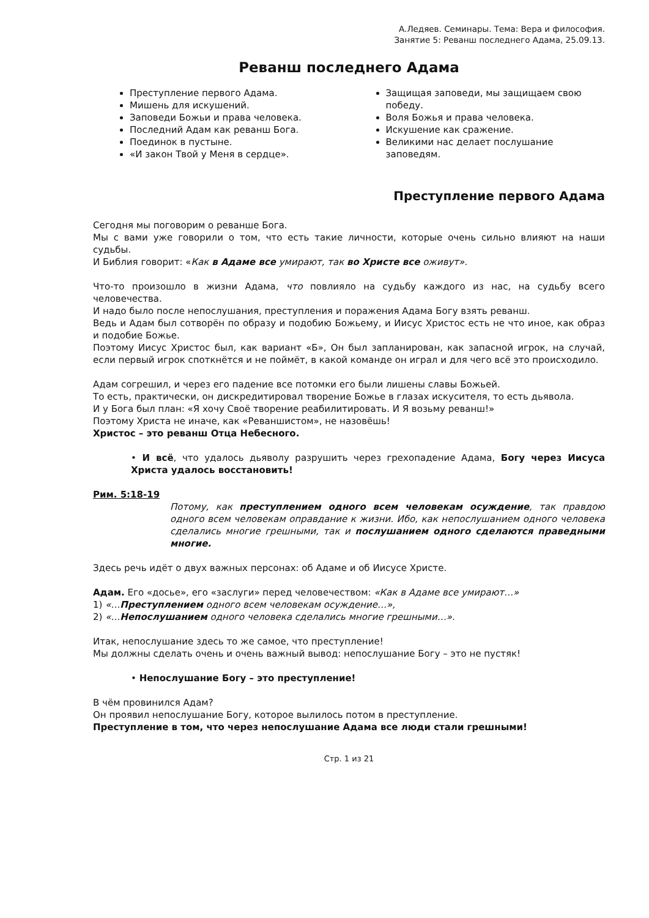А.Ледяев. Семинары. Тема: Вера и философия.
Занятие 5: Реванш последнего Адама, 25.09.13.
Реванш последнего Адама
Преступление первого Адама.
Мишень для искушений.
Заповеди Божьи и права человека.
Последний Адам как реванш Бога.
Поединок в пустыне.
«И закон Твой у Меня в сердце».
Защищая заповеди, мы защищаем свою победу.
Воля Божья и права человека.
Искушение как сражение.
Великими нас делает послушание заповедям.
Преступление первого Адама
Сегодня мы поговорим о реванше Бога.
Мы с вами уже говорили о том, что есть такие личности, которые очень сильно влияют на наши судьбы.
И Библия говорит: «Как в Адаме все умирают, так во Христе все оживут».
Что-то произошло в жизни Адама, что повлияло на судьбу каждого из нас, на судьбу всего человечества.
И надо было после непослушания, преступления и поражения Адама Богу взять реванш.
Ведь и Адам был сотворён по образу и подобию Божьему, и Иисус Христос есть не что иное, как образ и подобие Божье.
Поэтому Иисус Христос был, как вариант «Б», Он был запланирован, как запасной игрок, на случай, если первый игрок споткнётся и не поймёт, в какой команде он играл и для чего всё это происходило.
Адам согрешил, и через его падение все потомки его были лишены славы Божьей.
То есть, практически, он дискредитировал творение Божье в глазах искусителя, то есть дьявола.
И у Бога был план: «Я хочу Своё творение реабилитировать. И Я возьму реванш!»
Поэтому Христа не иначе, как «Реваншистом», не назовёшь!
Христос – это реванш Отца Небесного.
• И всё, что удалось дьяволу разрушить через грехопадение Адама, Богу через Иисуса Христа удалось восстановить!
Рим. 5:18-19
Потому, как преступлением одного всем человекам осуждение, так правдою одного всем человекам оправдание к жизни. Ибо, как непослушанием одного человека сделались многие грешными, так и послушанием одного сделаются праведными многие.
Здесь речь идёт о двух важных персонах: об Адаме и об Иисусе Христе.
Адам. Его «досье», его «заслуги» перед человечеством: «Как в Адаме все умирают…»
1) «…Преступлением одного всем человекам осуждение…»,
2) «…Непослушанием одного человека сделались многие грешными…».
Итак, непослушание здесь то же самое, что преступление!
Мы должны сделать очень и очень важный вывод: непослушание Богу – это не пустяк!
• Непослушание Богу – это преступление!
В чём провинился Адам?
Он проявил непослушание Богу, которое вылилось потом в преступление.
Преступление в том, что через непослушание Адама все люди стали грешными!
Стр. 1 из 21